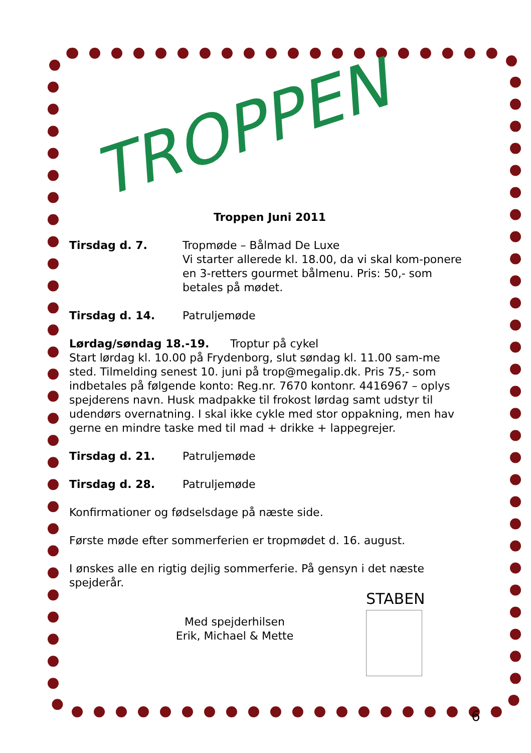TROPPEN
Troppen Juni 2011
Tirsdag d. 7. Tropmøde – Bålmad De Luxe
Vi starter allerede kl. 18.00, da vi skal kom-ponere en 3-retters gourmet bålmenu. Pris: 50,- som betales på mødet.
Tirsdag d. 14. Patruljemøde
Lørdag/søndag 18.-19. Troptur på cykel
Start lørdag kl. 10.00 på Frydenborg, slut søndag kl. 11.00 sam-me sted. Tilmelding senest 10. juni på trop@megalip.dk. Pris 75,- som indbetales på følgende konto: Reg.nr. 7670 kontonr. 4416967 – oplys spejderens navn. Husk madpakke til frokost lørdag samt udstyr til udendørs overnatning. I skal ikke cykle med stor oppakning, men hav gerne en mindre taske med til mad + drikke + lappegrejer.
Tirsdag d. 21. Patruljemøde
Tirsdag d. 28. Patruljemøde
Konfirmationer og fødselsdage på næste side.
Første møde efter sommerferien er tropmødet d. 16. august.
I ønskes alle en rigtig dejlig sommerferie. På gensyn i det næste spejderår.
Med spejderhilsen
Erik, Michael & Mette
STABEN
6